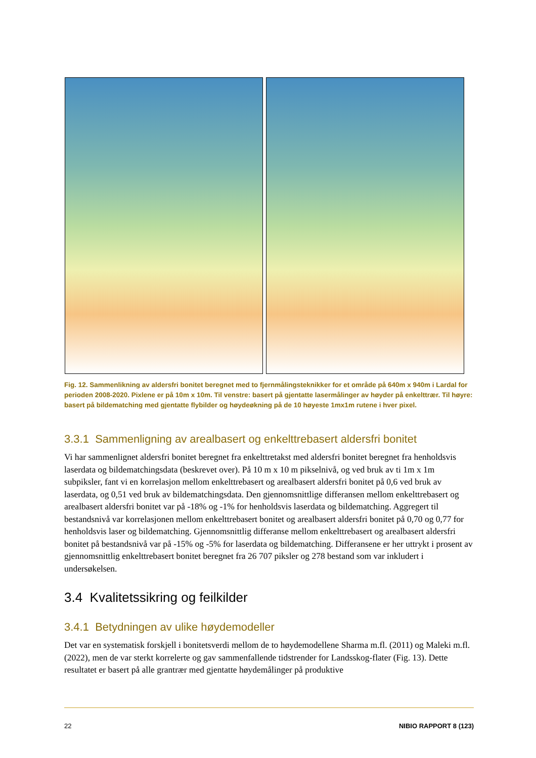Fig. 12. Sammenlikning av aldersfri bonitet beregnet med to fjernmålingsteknikker for et område på 640m x 940m i Lardal for perioden 2008-2020. Pixlene er på 10m x 10m. Til venstre: basert på gjentatte lasermålinger av høyder på enkelttrær. Til høyre: basert på bildematching med gjentatte flybilder og høydeøkning på de 10 høyeste 1mx1m rutene i hver pixel.
3.3.1 Sammenligning av arealbasert og enkelttrebasert aldersfri bonitet
Vi har sammenlignet aldersfri bonitet beregnet fra enkelttretakst med aldersfri bonitet beregnet fra henholdsvis laserdata og bildematchingsdata (beskrevet over). På 10 m x 10 m pikselnivå, og ved bruk av ti 1m x 1m subpiksler, fant vi en korrelasjon mellom enkelttrebasert og arealbasert aldersfri bonitet på 0,6 ved bruk av laserdata, og 0,51 ved bruk av bildematchingsdata. Den gjennomsnittlige differansen mellom enkelttrebasert og arealbasert aldersfri bonitet var på -18% og -1% for henholdsvis laserdata og bildematching. Aggregert til bestandsnivå var korrelasjonen mellom enkelttrebasert bonitet og arealbasert aldersfri bonitet på 0,70 og 0,77 for henholdsvis laser og bildematching. Gjennomsnittlig differanse mellom enkelttrebasert og arealbasert aldersfri bonitet på bestandsnivå var på -15% og -5% for laserdata og bildematching. Differansene er her uttrykt i prosent av gjennomsnittlig enkelttrebasert bonitet beregnet fra 26 707 piksler og 278 bestand som var inkludert i undersøkelsen.
3.4 Kvalitetssikring og feilkilder
3.4.1 Betydningen av ulike høydemodeller
Det var en systematisk forskjell i bonitetsverdi mellom de to høydemodellene Sharma m.fl. (2011) og Maleki m.fl. (2022), men de var sterkt korrelerte og gav sammenfallende tidstrender for Landsskog-flater (Fig. 13). Dette resultatet er basert på alle grantrær med gjentatte høydemålinger på produktive
22 NIBIO RAPPORT 8 (123)